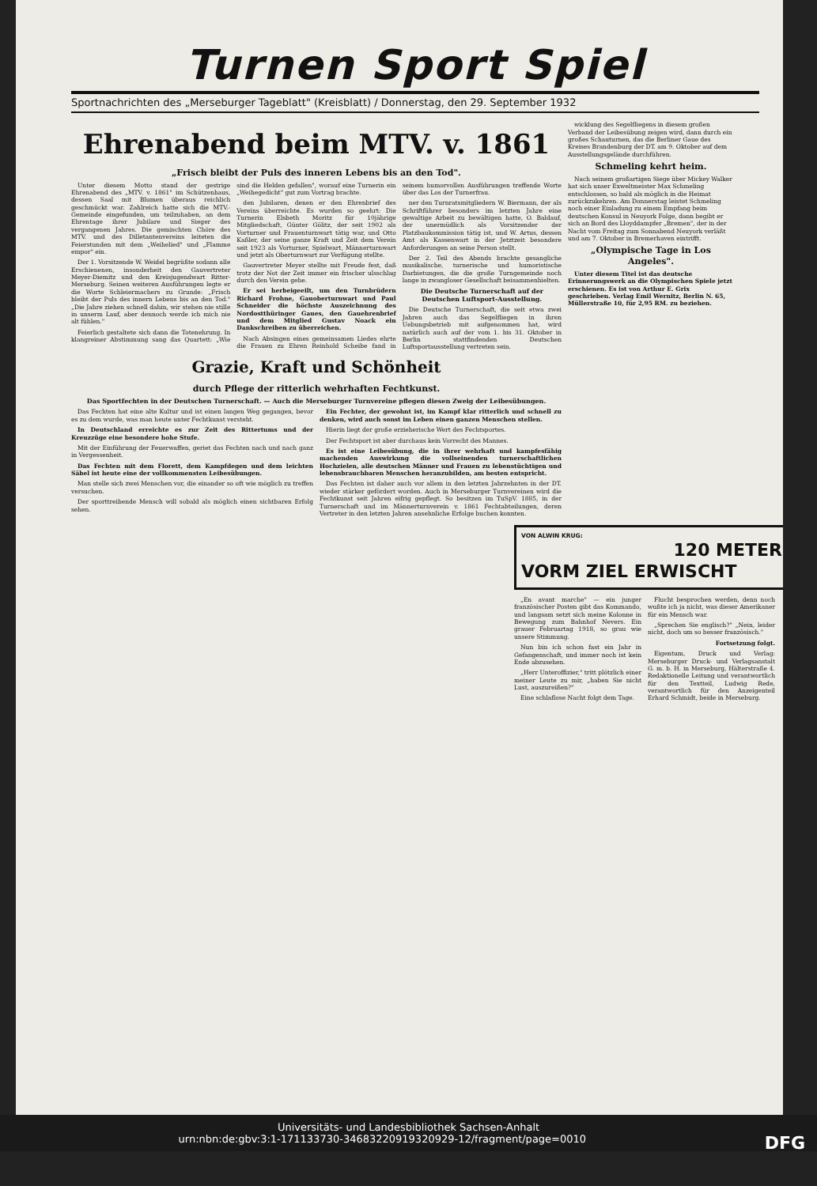Turnen Sport Spiel
Sportnachrichten des „Merseburger Tageblatt" (Kreisblatt) / Donnerstag, den 29. September 1932
Ehrenabend beim MTV. v. 1861
„Frisch bleibt der Puls des inneren Lebens bis an den Tod".
Unter diesem Motto stand der gestrige Ehrenabend des „MTV. v. 1861" im Schützenhaus, dessen Saal mit Blumen überaus reichlich geschmückt war. Zahlreich hatte sich die MTV.-Gemeinde eingefunden, um teilzuhaben, an dem Ehrentage ihrer Jubilare und Sieger des vergangenen Jahres. Die gemischten Chöre des MTV. und des Dilletantenvereins leiteten die Feierstunden mit dem „Weihelied" und „Flamme empor" ein.
Der 1. Vorsitzende W. Weidel begrüßte sodann alle Erschienenen, insonderheit den Gauvertreter Meyer-Diemitz und den Kreisjugendwart Ritter-Merseburg. Seinen weiteren Ausführungen legte er die Worte Schleiermachers zu Grunde: „Frisch bleibt der Puls des innern Lebens bis an den Tod." „Die Jahre ziehen schnell dahin, wir stehen nie stille in unserm Lauf, aber dennoch werde ich mich nie alt fühlen."
Feierlich gestaltete sich dann die Totenehrung. In klangreiner Abstimmung sang das Quartett: „Wie sind die Helden gefallen", worauf eine Turnerin ein „Weihegedicht" gut zum Vortrag brachte.
den Jubilaren, denen er den Ehrenbrief des Vereins überreichte. Es wurden so geehrt: Die Turnerin Elsbeth Moritz für 10jährige Mitgliedschaft, Günter Gölitz, der seit 1902 als Vorturner und Frauenturnwart tätig war, und Otto Kaßler, der seine ganze Kraft und Zeit dem Verein seit 1923 als Vorturner, Spielwart, Männerturnwart und jetzt als Oberturnwart zur Verfügung stellte.
Gauvertreter Meyer stellte mit Freude fest, daß trotz der Not der Zeit immer ein frischer ulsschlag durch den Verein gehe.
Er sei herbeigeeilt, um den Turnbrüdern Richard Frohne, Gauoberturnwart und Paul Schneider die höchste Auszeichnung des Nordostthüringer Gaues, den Gauehrenbrief und dem Mitglied Gustav Noack ein Dankschreiben zu überreichen.
Nach Absingen eines gemeinsamen Liedes ehrte die Frauen zu Ehren Reinhold Scheibe fand in seinem humorvollen Ausführungen treffende Worte über das Los der Turnerfrau.
ner den Turnratsmitgliedern W. Biermann, der als Schriftführer besonders im letzten Jahre eine gewaltige Arbeit zu bewältigen hatte, O. Baldauf, der unermüdlich als Vorsitzender der Platzbaukommission tätig ist, und W. Artus, dessen Amt als Kassenwart in der Jetztzeit besondere Anforderungen an seine Person stellt.
Der 2. Teil des Abends brachte gesangliche musikalische, turnerische und humoristische Darbietungen, die die große Turngemeinde noch lange in zwangloser Gesellschaft beisammenhielten.
Die Deutsche Turnerschaft auf der Deutschen Luftsport-Ausstellung.
Die Deutsche Turnerschaft, die seit etwa zwei Jahren auch das Segelfliegen in ihren Uebungsbetrieb mit aufgenommen hat, wird natürlich auch auf der vom 1. bis 31. Oktober in Berlin stattfindenden Deutschen Luftsportausstellung vertreten sein.
Grazie, Kraft und Schönheit
durch Pflege der ritterlich wehrhaften Fechtkunst.
Das Sportfechten in der Deutschen Turnerschaft. — Auch die Merseburger Turnvereine pflegen diesen Zweig der Leibesübungen.
Das Fechten hat eine alte Kultur und ist einen langen Weg gegangen, bevor es zu dem wurde, was man heute unter Fechtkunst versteht.
In Deutschland erreichte es zur Zeit des Rittertums und der Kreuzzüge eine besondere hohe Stufe.
Mit der Einführung der Feuerwaffen, geriet das Fechten nach und nach ganz in Vergessenheit.
Das Fechten mit dem Florett, dem Kampfdegen und dem leichten Säbel ist heute eine der vollkommensten Leibesübungen.
Man stelle sich zwei Menschen vor, die einander so oft wie möglich zu treffen versuchen.
Der sporttreibende Mensch will sobald als möglich einen sichtbaren Erfolg sehen.
Ein Fechter, der gewohnt ist, im Kampf klar ritterlich und schnell zu denken, wird auch sonst im Leben einen ganzen Menschen stellen.
Hierin liegt der große erzieherische Wert des Fechtsportes.
Der Fechtsport ist aber durchaus kein Vorrecht des Mannes.
Es ist eine Leibesübung, die in ihrer wehrhaft und kampfesfähig machenden Auswirkung die vollseinenden turnerschaftlichen Hochzielen, alle deutschen Männer und Frauen zu lebenstüchtigen und lebensbrauchbaren Menschen heranzubilden, am besten entspricht.
Das Fechten ist daher auch vor allem in den letzten Jahrzehnten in der DT. wieder stärker gefördert worden. Auch in Merseburger Turnvereinen wird die Fechtkunst seit Jahren eifrig gepflegt. So besitzen im TuSpV. 1885, in der Turnerschaft und im Männerturnverein v. 1861 Fechtabteilungen, deren Vertreter in den letzten Jahren ansehnliche Erfolge buchen konnten.
wicklung des Segelfliegens in diesem großen Verband der Leibesübung zeigen wird, dann durch ein großes Schauturnen, das die Berliner Gaue des Kreises Brandenburg der DT. am 9. Oktober auf dem Ausstellungsgelände durchführen.
Schmeling kehrt heim.
Nach seinem großartigen Siege über Mickey Walker hat sich unser Exweltmeister Max Schmeling entschlossen, so bald als möglich in die Heimat zurückzukehren. Am Donnerstag leistet Schmeling noch einer Einladung zu einem Empfang beim deutschen Konsul in Neuyork Folge, dann begibt er sich an Bord des Lloyddampfer „Bremen", der in der Nacht vom Freitag zum Sonnabend Neuyork verläßt und am 7. Oktober in Bremerhaven eintrifft.
„Olympische Tage in Los Angeles".
Unter diesem Titel ist das deutsche Erinnerungswerk an die Olympischen Spiele jetzt erschienen. Es ist von Arthur E. Grix geschrieben. Verlag Emil Wernitz, Berlin N. 65, Müllerstraße 10, für 2,95 RM. zu beziehen.
VON ALWIN KRUG:
120 METER
VORM ZIEL ERWISCHT
„En avant marche" — ein junger französischer Posten gibt das Kommando, und langsam setzt sich meine Kolonne in Bewegung zum Bahnhof Nevers. Ein grauer Februartag 1918, so grau wie unsere Stimmung.
Nun bin ich schon fast ein Jahr in Gefangenschaft, und immer noch ist kein Ende abzusehen.
„Herr Unteroffizier," tritt plötzlich einer meiner Leute zu mir, „haben Sie nicht Lust, auszureißen?"
Eine schlaflose Nacht folgt dem Tage.
Flucht besprochen werden, denn noch wußte ich ja nicht, was dieser Amerikaner für ein Mensch war.
„Sprechen Sie englisch?" „Nein, leider nicht, doch um so besser französisch."
Fortsetzung folgt.
Eigentum, Druck und Verlag: Merseburger Druck- und Verlagsanstalt G. m. b. H. in Merseburg, Hälterstraße 4. Redaktionelle Leitung und verantwortlich für den Textteil, Ludwig Rede, verantwortlich für den Anzeigenteil Erhard Schmidt, beide in Merseburg.
Universitäts- und Landesbibliothek Sachsen-Anhalt
urn:nbn:de:gbv:3:1-171133730-34683220919320929-12/fragment/page=0010 DFG